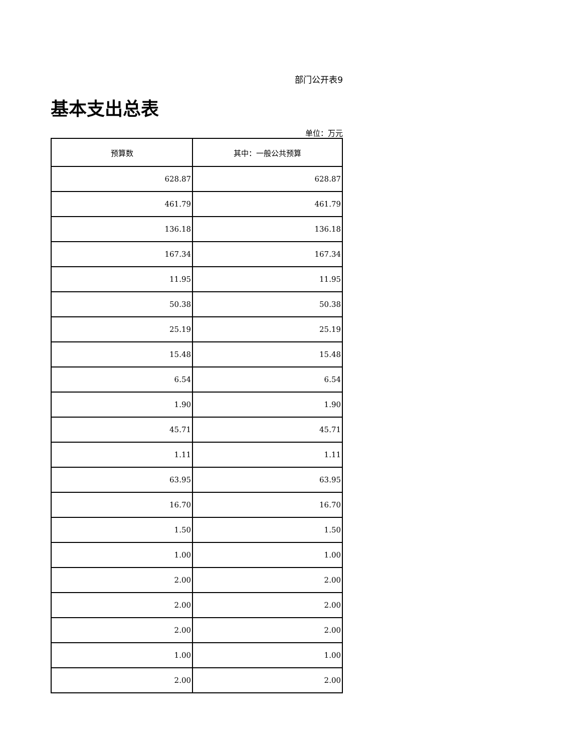部门公开表9
基本支出总表
单位：万元
| 预算数 | 其中：一般公共预算 |
| --- | --- |
| 628.87 | 628.87 |
| 461.79 | 461.79 |
| 136.18 | 136.18 |
| 167.34 | 167.34 |
| 11.95 | 11.95 |
| 50.38 | 50.38 |
| 25.19 | 25.19 |
| 15.48 | 15.48 |
| 6.54 | 6.54 |
| 1.90 | 1.90 |
| 45.71 | 45.71 |
| 1.11 | 1.11 |
| 63.95 | 63.95 |
| 16.70 | 16.70 |
| 1.50 | 1.50 |
| 1.00 | 1.00 |
| 2.00 | 2.00 |
| 2.00 | 2.00 |
| 2.00 | 2.00 |
| 1.00 | 1.00 |
| 2.00 | 2.00 |